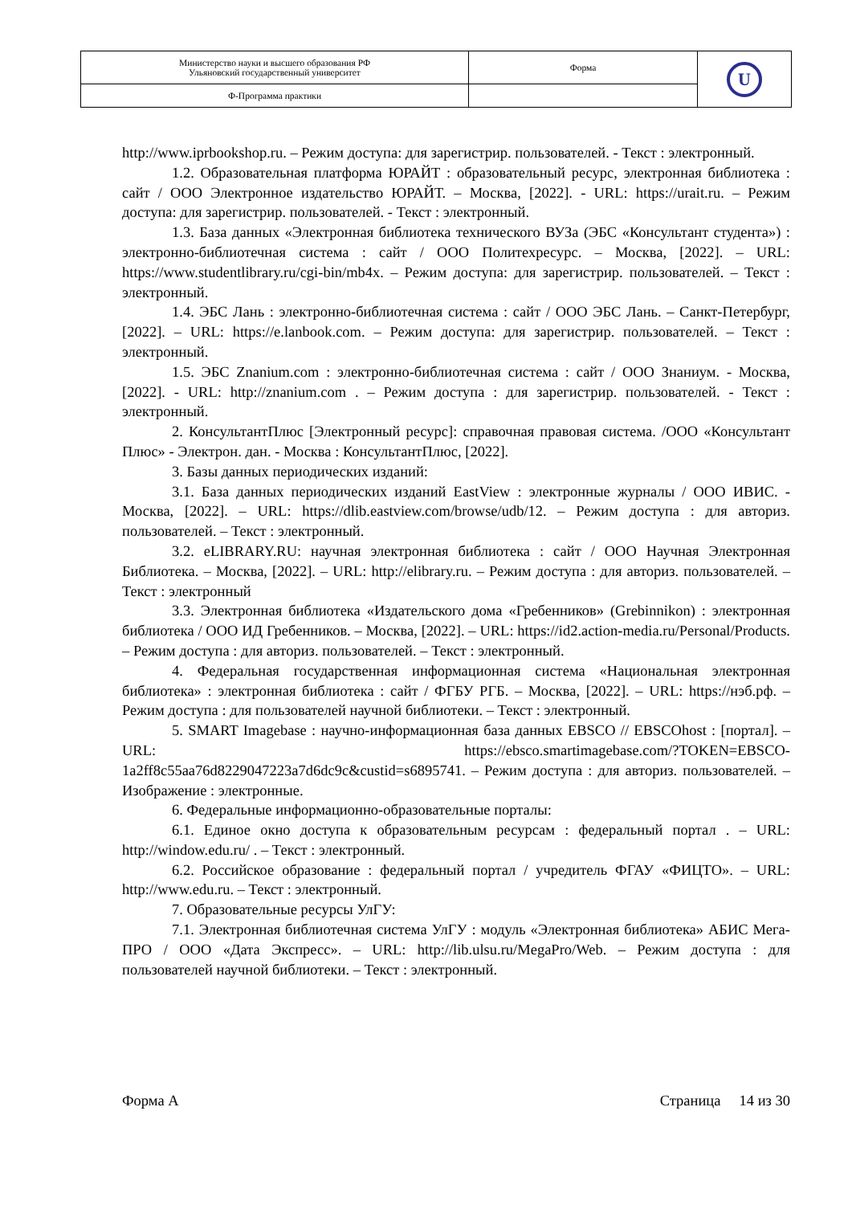| Министерство науки и высшего образования РФ Ульяновский государственный университет | Форма | U |
| Ф-Программа практики | | |
http://www.iprbookshop.ru. – Режим доступа: для зарегистрир. пользователей. - Текст : электронный.
1.2. Образовательная платформа ЮРАЙТ : образовательный ресурс, электронная библиотека : сайт / ООО Электронное издательство ЮРАЙТ. – Москва, [2022]. - URL: https://urait.ru. – Режим доступа: для зарегистрир. пользователей. - Текст : электронный.
1.3. База данных «Электронная библиотека технического ВУЗа (ЭБС «Консультант студента») : электронно-библиотечная система : сайт / ООО Политехресурс. – Москва, [2022]. – URL: https://www.studentlibrary.ru/cgi-bin/mb4x. – Режим доступа: для зарегистрир. пользователей. – Текст : электронный.
1.4. ЭБС Лань : электронно-библиотечная система : сайт / ООО ЭБС Лань. – Санкт-Петербург, [2022]. – URL: https://e.lanbook.com. – Режим доступа: для зарегистрир. пользователей. – Текст : электронный.
1.5. ЭБС Znanium.com : электронно-библиотечная система : сайт / ООО Знаниум. - Москва, [2022]. - URL: http://znanium.com . – Режим доступа : для зарегистрир. пользователей. - Текст : электронный.
2. КонсультантПлюс [Электронный ресурс]: справочная правовая система. /ООО «Консультант Плюс» - Электрон. дан. - Москва : КонсультантПлюс, [2022].
3. Базы данных периодических изданий:
3.1. База данных периодических изданий EastView : электронные журналы / ООО ИВИС. - Москва, [2022]. – URL: https://dlib.eastview.com/browse/udb/12. – Режим доступа : для авториз. пользователей. – Текст : электронный.
3.2. eLIBRARY.RU: научная электронная библиотека : сайт / ООО Научная Электронная Библиотека. – Москва, [2022]. – URL: http://elibrary.ru. – Режим доступа : для авториз. пользователей. – Текст : электронный
3.3. Электронная библиотека «Издательского дома «Гребенников» (Grebinnikon) : электронная библиотека / ООО ИД Гребенников. – Москва, [2022]. – URL: https://id2.action-media.ru/Personal/Products. – Режим доступа : для авториз. пользователей. – Текст : электронный.
4. Федеральная государственная информационная система «Национальная электронная библиотека» : электронная библиотека : сайт / ФГБУ РГБ. – Москва, [2022]. – URL: https://нэб.рф. – Режим доступа : для пользователей научной библиотеки. – Текст : электронный.
5. SMART Imagebase : научно-информационная база данных EBSCO // EBSCOhost : [портал]. – URL: https://ebsco.smartimagebase.com/?TOKEN=EBSCO-1a2ff8c55aa76d8229047223a7d6dc9c&custid=s6895741. – Режим доступа : для авториз. пользователей. – Изображение : электронные.
6. Федеральные информационно-образовательные порталы:
6.1. Единое окно доступа к образовательным ресурсам : федеральный портал . – URL: http://window.edu.ru/ . – Текст : электронный.
6.2. Российское образование : федеральный портал / учредитель ФГАУ «ФИЦТО». – URL: http://www.edu.ru. – Текст : электронный.
7. Образовательные ресурсы УлГУ:
7.1. Электронная библиотечная система УлГУ : модуль «Электронная библиотека» АБИС Мега-ПРО / ООО «Дата Экспресс». – URL: http://lib.ulsu.ru/MegaPro/Web. – Режим доступа : для пользователей научной библиотеки. – Текст : электронный.
Форма А Страница 14 из 30